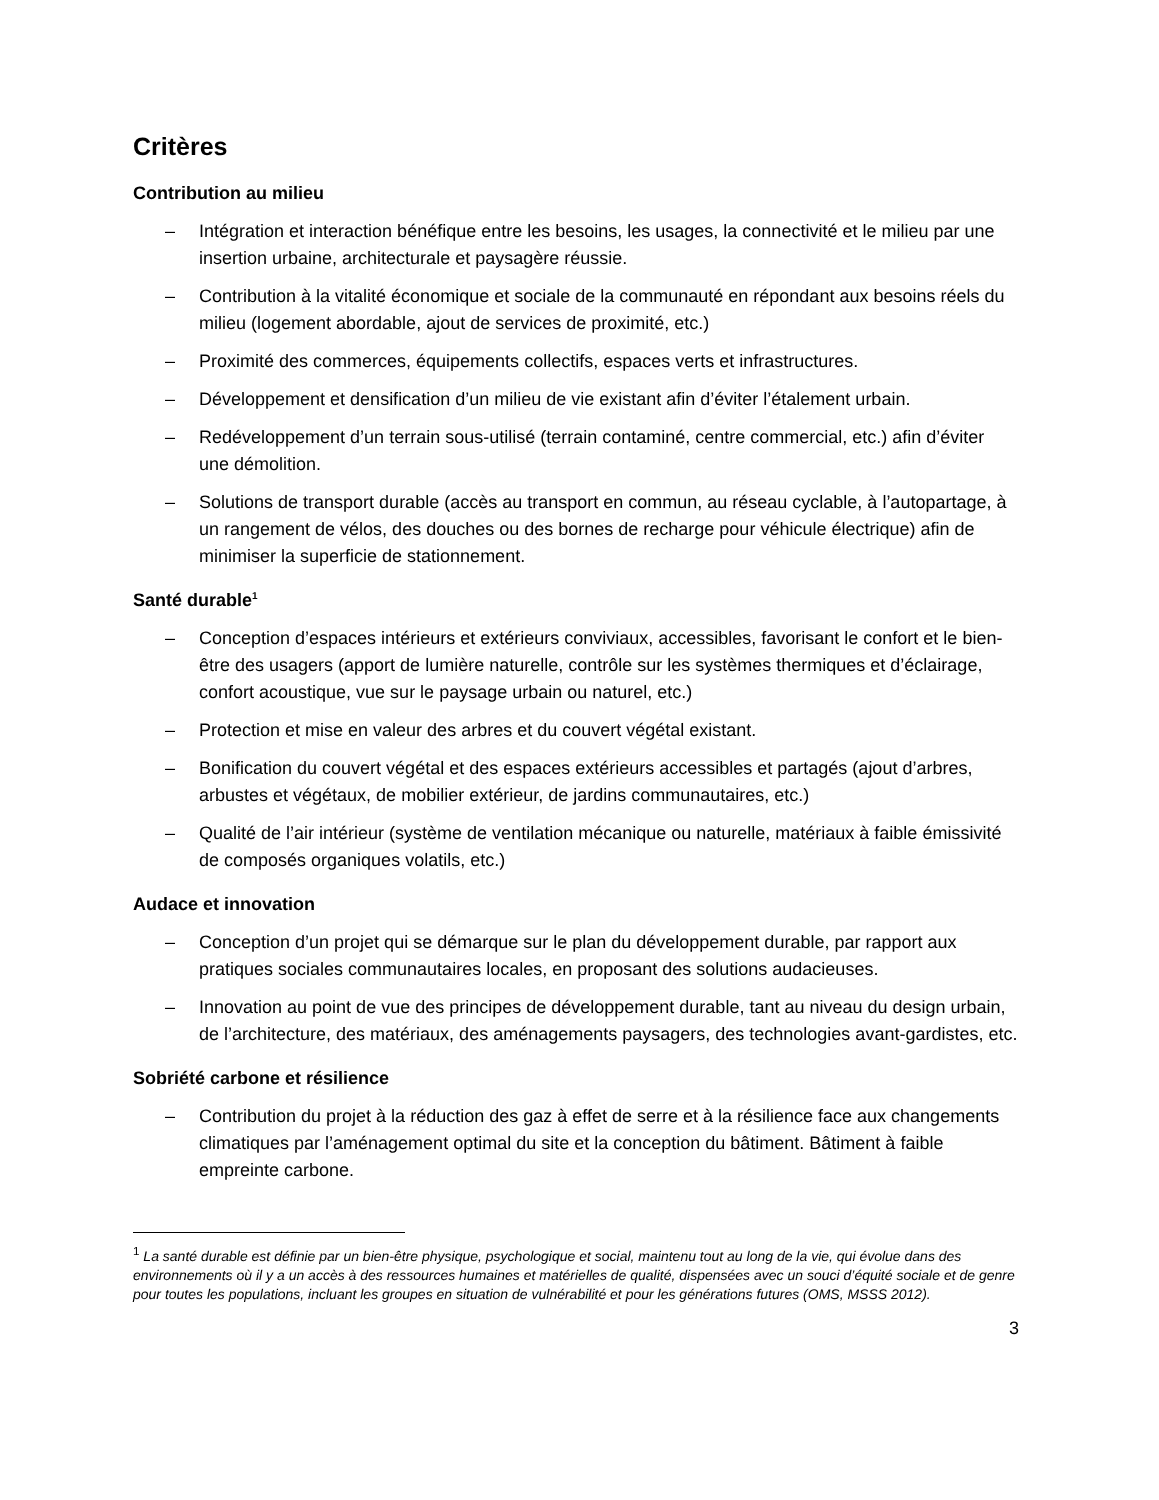Critères
Contribution au milieu
– Intégration et interaction bénéfique entre les besoins, les usages, la connectivité et le milieu par une insertion urbaine, architecturale et paysagère réussie.
– Contribution à la vitalité économique et sociale de la communauté en répondant aux besoins réels du milieu (logement abordable, ajout de services de proximité, etc.)
– Proximité des commerces, équipements collectifs, espaces verts et infrastructures.
– Développement et densification d’un milieu de vie existant afin d’éviter l’étalement urbain.
– Redéveloppement d’un terrain sous-utilisé (terrain contaminé, centre commercial, etc.) afin d’éviter une démolition.
– Solutions de transport durable (accès au transport en commun, au réseau cyclable, à l’autopartage, à un rangement de vélos, des douches ou des bornes de recharge pour véhicule électrique) afin de minimiser la superficie de stationnement.
Santé durable<sup>1</sup>
– Conception d’espaces intérieurs et extérieurs conviviaux, accessibles, favorisant le confort et le bien-être des usagers (apport de lumière naturelle, contrôle sur les systèmes thermiques et d’éclairage, confort acoustique, vue sur le paysage urbain ou naturel, etc.)
– Protection et mise en valeur des arbres et du couvert végétal existant.
– Bonification du couvert végétal et des espaces extérieurs accessibles et partagés (ajout d’arbres, arbustes et végétaux, de mobilier extérieur, de jardins communautaires, etc.)
– Qualité de l’air intérieur (système de ventilation mécanique ou naturelle, matériaux à faible émissivité de composés organiques volatils, etc.)
Audace et innovation
– Conception d’un projet qui se démarque sur le plan du développement durable, par rapport aux pratiques sociales communautaires locales, en proposant des solutions audacieuses.
– Innovation au point de vue des principes de développement durable, tant au niveau du design urbain, de l’architecture, des matériaux, des aménagements paysagers, des technologies avant-gardistes, etc.
Sobriété carbone et résilience
– Contribution du projet à la réduction des gaz à effet de serre et à la résilience face aux changements climatiques par l’aménagement optimal du site et la conception du bâtiment. Bâtiment à faible empreinte carbone.
<sup>1</sup> La santé durable est définie par un bien-être physique, psychologique et social, maintenu tout au long de la vie, qui évolue dans des environnements où il y a un accès à des ressources humaines et matérielles de qualité, dispensées avec un souci d’équité sociale et de genre pour toutes les populations, incluant les groupes en situation de vulnérabilité et pour les générations futures (OMS, MSSS 2012).
3